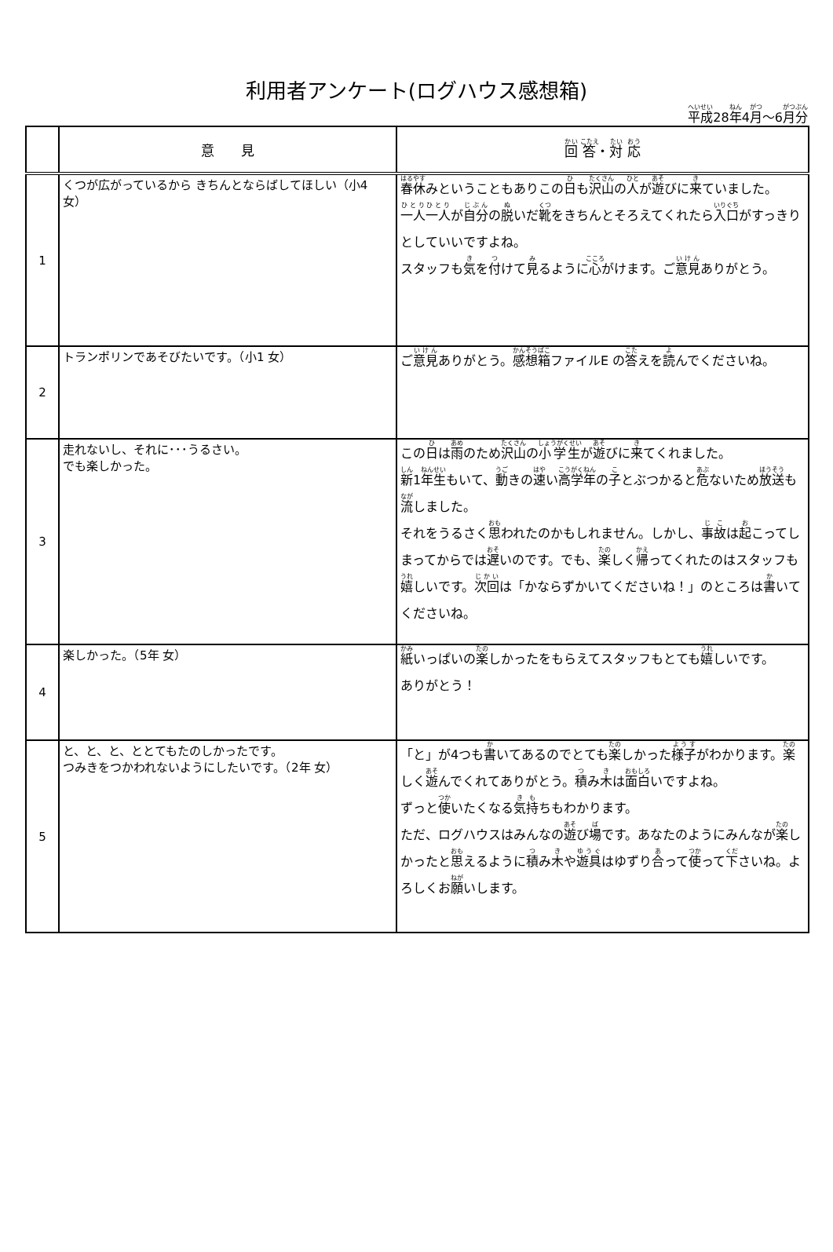利用者アンケート(ログハウス感想箱)
平成28年4月～6月分
| | 意 見 | 回 答 ・ 対 応 |
| --- | --- | --- |
| 1 | くつが広がっているから きちんとならばしてほしい（小4 女） | 春休 みということもありこの 日 も 沢山 の 人 が 遊 びに 来 ていました。 一人 一人 が 自分 の 脱 いだ 靴 をきちんとそろえてくれたら 入口 がすっきりとしていいですよね。 スタッフも 気 を 付 けて 見 るように 心 がけます。ご 意見 ありがとう。 |
| 2 | トランポリンであそびたいです。（小1 女） | ご 意見 ありがとう。 感想箱 ファイルE の 答 えを 読 んでくださいね。 |
| 3 | 走れないし、それに･･･うるさい。 でも楽しかった。 | この 日 は 雨 のため 沢山 の 小学生 が 遊 びに 来 てくれました。 新 1 年生 もいて、 動 きの 速 い 高学年 の 子 とぶつかると 危 ないため 放送 も 流 しました。 それをうるさく 思 われたのかもしれません。しかし、 事故 は 起 こってしまってからでは 遅 いのです。でも、 楽 しく 帰 ってくれたのはスタッフも 嬉 しいです。 次回 は「かならずかいてくださいね！」のところは 書 いてくださいね。 |
| 4 | 楽しかった。（5年 女） | 紙 いっぱいの 楽 しかったをもらえてスタッフもとても 嬉 しいです。 ありがとう！ |
| 5 | と、と、と、ととてもたのしかったです。 つみきをつかわれないようにしたいです。（2年 女） | 「と」が4つも 書 いてあるのでとても 楽 しかった 様子 がわかります。 楽 しく 遊 んでくれてありがとう。 積 み 木 は 面白 いですよね。 ずっと 使 いたくなる 気持 ちもわかります。 ただ、ログハウスはみんなの 遊 び 場 です。あなたのようにみんなが 楽 しかったと 思 えるように 積 み 木 や 遊具 はゆずり 合 って 使 って 下 さいね。よろしくお 願 いします。 |